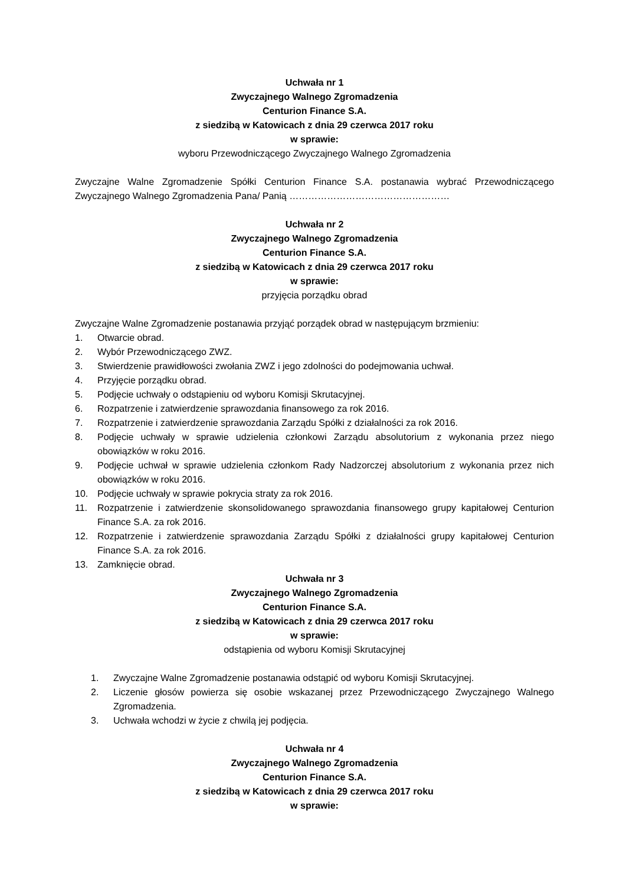Uchwała nr 1
Zwyczajnego Walnego Zgromadzenia
Centurion Finance S.A.
z siedzibą w Katowicach z dnia 29 czerwca 2017 roku
w sprawie:
wyboru Przewodniczącego Zwyczajnego Walnego Zgromadzenia
Zwyczajne Walne Zgromadzenie Spółki Centurion Finance S.A. postanawia wybrać Przewodniczącego Zwyczajnego Walnego Zgromadzenia Pana/ Panią ……………………………………………
Uchwała nr 2
Zwyczajnego Walnego Zgromadzenia
Centurion Finance S.A.
z siedzibą w Katowicach z dnia 29 czerwca 2017 roku
w sprawie:
przyjęcia porządku obrad
Zwyczajne Walne Zgromadzenie postanawia przyjąć porządek obrad w następującym brzmieniu:
1. Otwarcie obrad.
2. Wybór Przewodniczącego ZWZ.
3. Stwierdzenie prawidłowości zwołania ZWZ i jego zdolności do podejmowania uchwał.
4. Przyjęcie porządku obrad.
5. Podjęcie uchwały o odstąpieniu od wyboru Komisji Skrutacyjnej.
6. Rozpatrzenie i zatwierdzenie sprawozdania finansowego za rok 2016.
7. Rozpatrzenie i zatwierdzenie sprawozdania Zarządu Spółki z działalności za rok 2016.
8. Podjęcie uchwały w sprawie udzielenia członkowi Zarządu absolutorium z wykonania przez niego obowiązków w roku 2016.
9. Podjęcie uchwał w sprawie udzielenia członkom Rady Nadzorczej absolutorium z wykonania przez nich obowiązków w roku 2016.
10. Podjęcie uchwały w sprawie pokrycia straty za rok 2016.
11. Rozpatrzenie i zatwierdzenie skonsolidowanego sprawozdania finansowego grupy kapitałowej Centurion Finance S.A. za rok 2016.
12. Rozpatrzenie i zatwierdzenie sprawozdania Zarządu Spółki z działalności grupy kapitałowej Centurion Finance S.A. za rok 2016.
13. Zamknięcie obrad.
Uchwała nr 3
Zwyczajnego Walnego Zgromadzenia
Centurion Finance S.A.
z siedzibą w Katowicach z dnia 29 czerwca 2017 roku
w sprawie:
odstąpienia od wyboru Komisji Skrutacyjnej
1. Zwyczajne Walne Zgromadzenie postanawia odstąpić od wyboru Komisji Skrutacyjnej.
2. Liczenie głosów powierza się osobie wskazanej przez Przewodniczącego Zwyczajnego Walnego Zgromadzenia.
3. Uchwała wchodzi w życie z chwilą jej podjęcia.
Uchwała nr 4
Zwyczajnego Walnego Zgromadzenia
Centurion Finance S.A.
z siedzibą w Katowicach z dnia 29 czerwca 2017 roku
w sprawie: